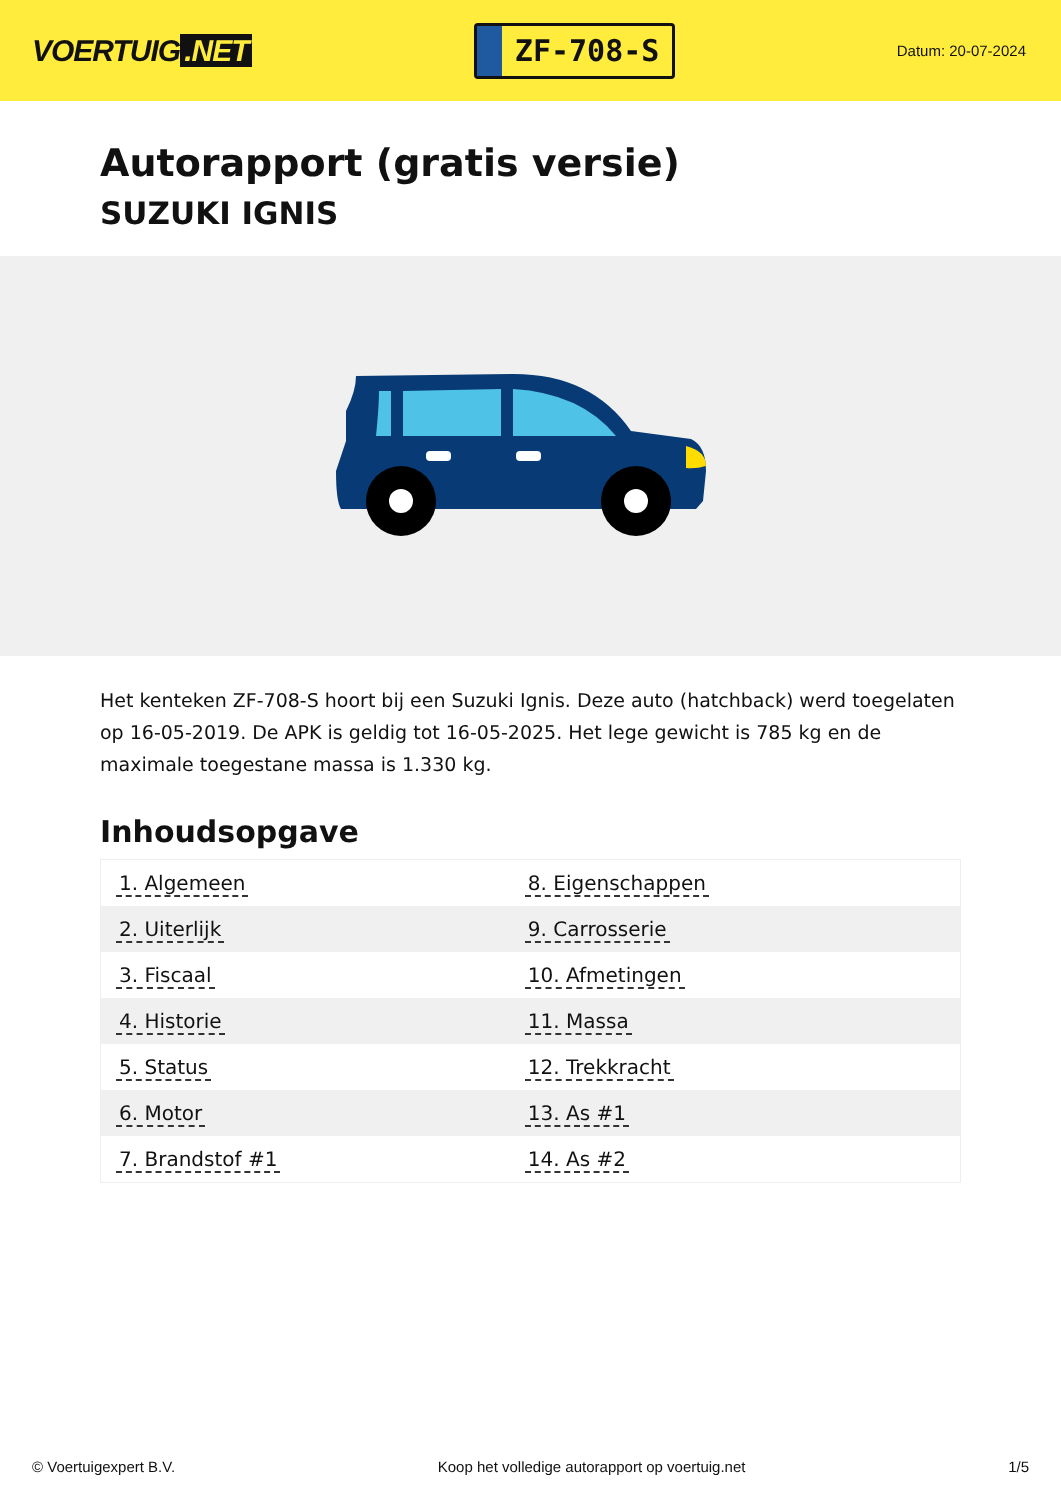VOERTUIG.NET
ZF-708-S
Datum: 20-07-2024
Autorapport (gratis versie)
SUZUKI IGNIS
Het kenteken ZF-708-S hoort bij een Suzuki Ignis. Deze auto (hatchback) werd toegelaten op 16-05-2019. De APK is geldig tot 16-05-2025. Het lege gewicht is 785 kg en de maximale toegestane massa is 1.330 kg.
Inhoudsopgave
| 1. Algemeen | 8. Eigenschappen |
| 2. Uiterlijk | 9. Carrosserie |
| 3. Fiscaal | 10. Afmetingen |
| 4. Historie | 11. Massa |
| 5. Status | 12. Trekkracht |
| 6. Motor | 13. As #1 |
| 7. Brandstof #1 | 14. As #2 |
© Voertuigexpert B.V. Koop het volledige autorapport op voertuig.net 1/5